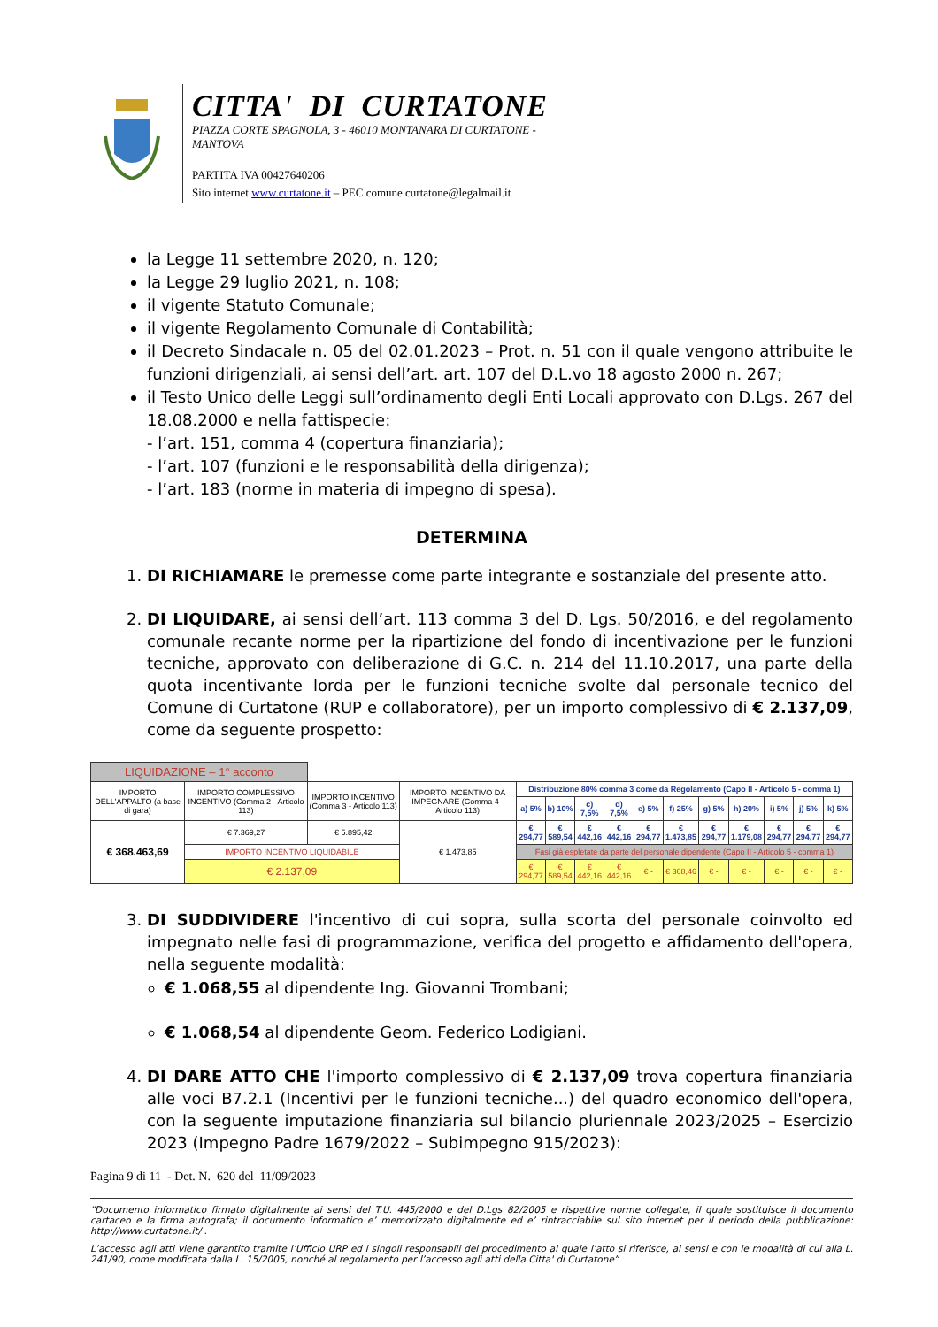CITTA' DI CURTATONE
PIAZZA CORTE SPAGNOLA, 3 - 46010 MONTANARA DI CURTATONE - MANTOVA
PARTITA IVA 00427640206
Sito internet www.curtatone.it – PEC comune.curtatone@legalmail.it
la Legge 11 settembre 2020, n. 120;
la Legge 29 luglio 2021, n. 108;
il vigente Statuto Comunale;
il vigente Regolamento Comunale di Contabilità;
il Decreto Sindacale n. 05 del 02.01.2023 – Prot. n. 51 con il quale vengono attribuite le funzioni dirigenziali, ai sensi dell’art. art. 107 del D.L.vo 18 agosto 2000 n. 267;
il Testo Unico delle Leggi sull’ordinamento degli Enti Locali approvato con D.Lgs. 267 del 18.08.2000 e nella fattispecie:
- l’art. 151, comma 4 (copertura finanziaria);
- l’art. 107 (funzioni e le responsabilità della dirigenza);
- l’art. 183 (norme in materia di impegno di spesa).
DETERMINA
1. DI RICHIAMARE le premesse come parte integrante e sostanziale del presente atto.
2. DI LIQUIDARE, ai sensi dell’art. 113 comma 3 del D. Lgs. 50/2016, e del regolamento comunale recante norme per la ripartizione del fondo di incentivazione per le funzioni tecniche, approvato con deliberazione di G.C. n. 214 del 11.10.2017, una parte della quota incentivante lorda per le funzioni tecniche svolte dal personale tecnico del Comune di Curtatone (RUP e collaboratore), per un importo complessivo di € 2.137,09, come da seguente prospetto:
| LIQUIDAZIONE – 1° acconto | | | | | | | | | | | | | | |
| IMPORTO DELL'APPALTO (a base di gara) | IMPORTO COMPLESSIVO INCENTIVO (Comma 2 - Articolo 113) | IMPORTO INCENTIVO (Comma 3 - Articolo 113) | IMPORTO INCENTIVO DA IMPEGNARE (Comma 4 - Articolo 113) | Distribuzione 80% comma 3 come da Regolamento (Capo II - Articolo 5 - comma 1) | | | | | | | | | | |
| | | | | a) 5% | b) 10% | c) 7,5% | d) 7,5% | e) 5% | f) 25% | g) 5% | h) 20% | i) 5% | j) 5% | k) 5% |
| € 368.463,69 | € 7.369,27 | € 5.895,42 | € 1.473,85 | € 294,77 | € 589,54 | € 442,16 | € 442,16 | € 294,77 | € 1.473,85 | € 294,77 | € 1.179,08 | € 294,77 | € 294,77 | € 294,77 |
| | IMPORTO INCENTIVO LIQUIDABILE | | | Fasi già espletate da parte del personale dipendente (Capo II - Articolo 5 - comma 1) | | | | | | | | | | |
| | € 2.137,09 | | | € 294,77 | € 589,54 | € 442,16 | € 442,16 | € - | € 368,46 | € - | € - | € - | € - | € - |
3. DI SUDDIVIDERE l'incentivo di cui sopra, sulla scorta del personale coinvolto ed impegnato nelle fasi di programmazione, verifica del progetto e affidamento dell'opera, nella seguente modalità:
€ 1.068,55 al dipendente Ing. Giovanni Trombani;
€ 1.068,54 al dipendente Geom. Federico Lodigiani.
4. DI DARE ATTO CHE l'importo complessivo di € 2.137,09 trova copertura finanziaria alle voci B7.2.1 (Incentivi per le funzioni tecniche...) del quadro economico dell'opera, con la seguente imputazione finanziaria sul bilancio pluriennale 2023/2025 – Esercizio 2023 (Impegno Padre 1679/2022 – Subimpegno 915/2023):
Pagina 9 di 11 - Det. N. 620 del 11/09/2023
“Documento informatico firmato digitalmente ai sensi del T.U. 445/2000 e del D.Lgs 82/2005 e rispettive norme collegate, il quale sostituisce il documento cartaceo e la firma autografa; il documento informatico e’ memorizzato digitalmente ed e’ rintracciabile sul sito internet per il periodo della pubblicazione: http://www.curtatone.it/ .
L’accesso agli atti viene garantito tramite l’Ufficio URP ed i singoli responsabili del procedimento al quale l’atto si riferisce, ai sensi e con le modalità di cui alla L. 241/90, come modificata dalla L. 15/2005, nonché al regolamento per l’accesso agli atti della Citta' di Curtatone”